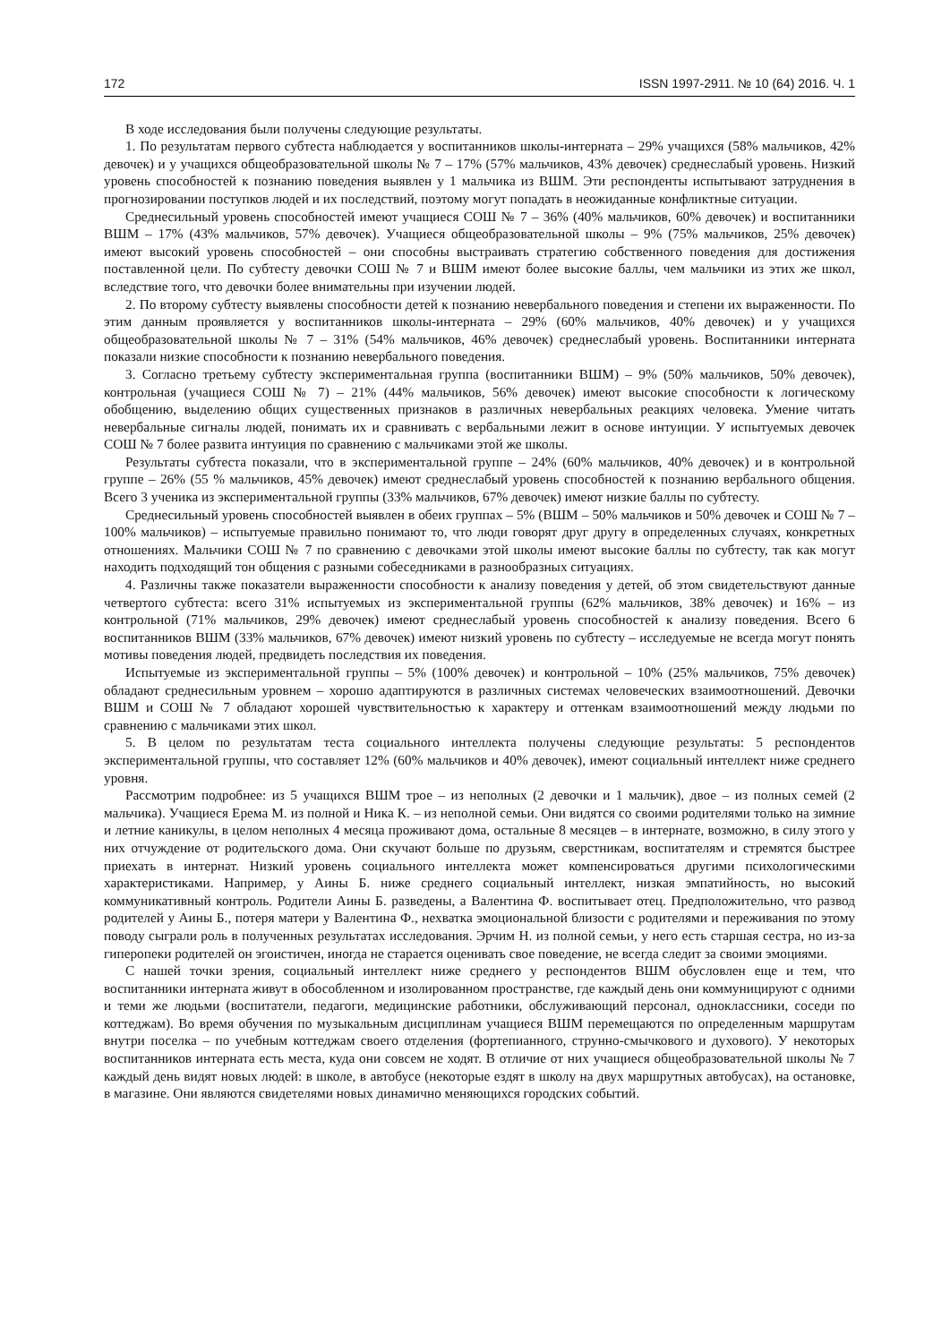172 ISSN 1997-2911. № 10 (64) 2016. Ч. 1
В ходе исследования были получены следующие результаты.
1. По результатам первого субтеста наблюдается у воспитанников школы-интерната – 29% учащихся (58% мальчиков, 42% девочек) и у учащихся общеобразовательной школы № 7 – 17% (57% мальчиков, 43% девочек) среднеслабый уровень. Низкий уровень способностей к познанию поведения выявлен у 1 мальчика из ВШМ. Эти респонденты испытывают затруднения в прогнозировании поступков людей и их последствий, поэтому могут попадать в неожиданные конфликтные ситуации.
Среднесильный уровень способностей имеют учащиеся СОШ № 7 – 36% (40% мальчиков, 60% девочек) и воспитанники ВШМ – 17% (43% мальчиков, 57% девочек). Учащиеся общеобразовательной школы – 9% (75% мальчиков, 25% девочек) имеют высокий уровень способностей – они способны выстраивать стратегию собственного поведения для достижения поставленной цели. По субтесту девочки СОШ № 7 и ВШМ имеют более высокие баллы, чем мальчики из этих же школ, вследствие того, что девочки более внимательны при изучении людей.
2. По второму субтесту выявлены способности детей к познанию невербального поведения и степени их выраженности. По этим данным проявляется у воспитанников школы-интерната – 29% (60% мальчиков, 40% девочек) и у учащихся общеобразовательной школы № 7 – 31% (54% мальчиков, 46% девочек) среднеслабый уровень. Воспитанники интерната показали низкие способности к познанию невербального поведения.
3. Согласно третьему субтесту экспериментальная группа (воспитанники ВШМ) – 9% (50% мальчиков, 50% девочек), контрольная (учащиеся СОШ № 7) – 21% (44% мальчиков, 56% девочек) имеют высокие способности к логическому обобщению, выделению общих существенных признаков в различных невербальных реакциях человека. Умение читать невербальные сигналы людей, понимать их и сравнивать с вербальными лежит в основе интуиции. У испытуемых девочек СОШ № 7 более развита интуиция по сравнению с мальчиками этой же школы.
Результаты субтеста показали, что в экспериментальной группе – 24% (60% мальчиков, 40% девочек) и в контрольной группе – 26% (55 % мальчиков, 45% девочек) имеют среднеслабый уровень способностей к познанию вербального общения. Всего 3 ученика из экспериментальной группы (33% мальчиков, 67% девочек) имеют низкие баллы по субтесту.
Среднесильный уровень способностей выявлен в обеих группах – 5% (ВШМ – 50% мальчиков и 50% девочек и СОШ № 7 – 100% мальчиков) – испытуемые правильно понимают то, что люди говорят друг другу в определенных случаях, конкретных отношениях. Мальчики СОШ № 7 по сравнению с девочками этой школы имеют высокие баллы по субтесту, так как могут находить подходящий тон общения с разными собеседниками в разнообразных ситуациях.
4. Различны также показатели выраженности способности к анализу поведения у детей, об этом свидетельствуют данные четвертого субтеста: всего 31% испытуемых из экспериментальной группы (62% мальчиков, 38% девочек) и 16% – из контрольной (71% мальчиков, 29% девочек) имеют среднеслабый уровень способностей к анализу поведения. Всего 6 воспитанников ВШМ (33% мальчиков, 67% девочек) имеют низкий уровень по субтесту – исследуемые не всегда могут понять мотивы поведения людей, предвидеть последствия их поведения.
Испытуемые из экспериментальной группы – 5% (100% девочек) и контрольной – 10% (25% мальчиков, 75% девочек) обладают среднесильным уровнем – хорошо адаптируются в различных системах человеческих взаимоотношений. Девочки ВШМ и СОШ № 7 обладают хорошей чувствительностью к характеру и оттенкам взаимоотношений между людьми по сравнению с мальчиками этих школ.
5. В целом по результатам теста социального интеллекта получены следующие результаты: 5 респондентов экспериментальной группы, что составляет 12% (60% мальчиков и 40% девочек), имеют социальный интеллект ниже среднего уровня.
Рассмотрим подробнее: из 5 учащихся ВШМ трое – из неполных (2 девочки и 1 мальчик), двое – из полных семей (2 мальчика). Учащиеся Ерема М. из полной и Ника К. – из неполной семьи. Они видятся со своими родителями только на зимние и летние каникулы, в целом неполных 4 месяца проживают дома, остальные 8 месяцев – в интернате, возможно, в силу этого у них отчуждение от родительского дома. Они скучают больше по друзьям, сверстникам, воспитателям и стремятся быстрее приехать в интернат. Низкий уровень социального интеллекта может компенсироваться другими психологическими характеристиками. Например, у Аины Б. ниже среднего социальный интеллект, низкая эмпатийность, но высокий коммуникативный контроль. Родители Аины Б. разведены, а Валентина Ф. воспитывает отец. Предположительно, что развод родителей у Аины Б., потеря матери у Валентина Ф., нехватка эмоциональной близости с родителями и переживания по этому поводу сыграли роль в полученных результатах исследования. Эрчим Н. из полной семьи, у него есть старшая сестра, но из-за гиперопеки родителей он эгоистичен, иногда не старается оценивать свое поведение, не всегда следит за своими эмоциями.
С нашей точки зрения, социальный интеллект ниже среднего у респондентов ВШМ обусловлен еще и тем, что воспитанники интерната живут в обособленном и изолированном пространстве, где каждый день они коммуницируют с одними и теми же людьми (воспитатели, педагоги, медицинские работники, обслуживающий персонал, одноклассники, соседи по коттеджам). Во время обучения по музыкальным дисциплинам учащиеся ВШМ перемещаются по определенным маршрутам внутри поселка – по учебным коттеджам своего отделения (фортепианного, струнно-смычкового и духового). У некоторых воспитанников интерната есть места, куда они совсем не ходят. В отличие от них учащиеся общеобразовательной школы № 7 каждый день видят новых людей: в школе, в автобусе (некоторые ездят в школу на двух маршрутных автобусах), на остановке, в магазине. Они являются свидетелями новых динамично меняющихся городских событий.